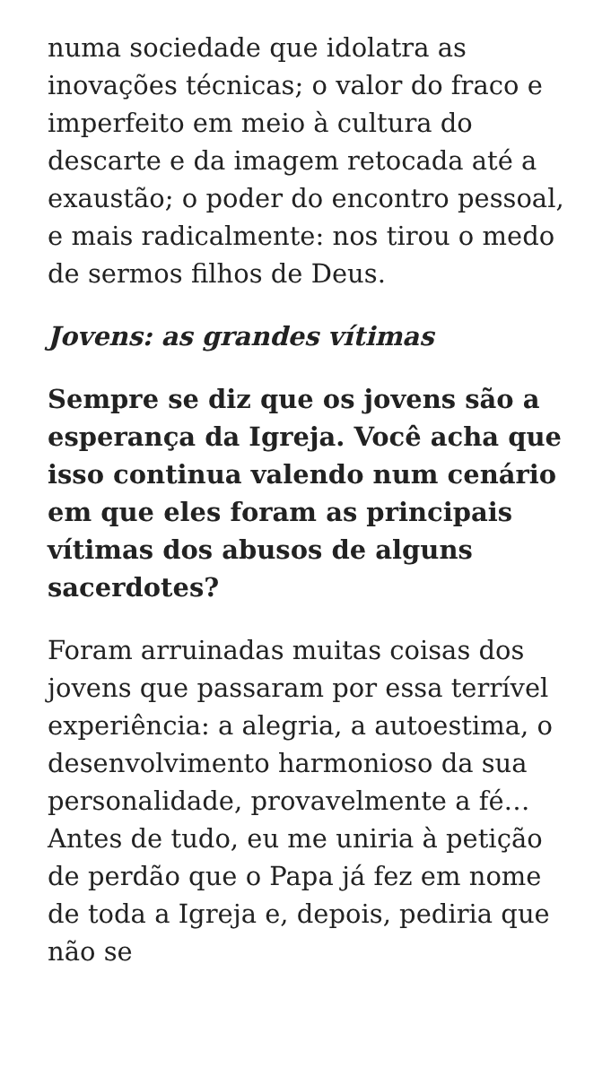numa sociedade que idolatra as inovações técnicas; o valor do fraco e imperfeito em meio à cultura do descarte e da imagem retocada até a exaustão; o poder do encontro pessoal, e mais radicalmente: nos tirou o medo de sermos filhos de Deus.
Jovens: as grandes vítimas
Sempre se diz que os jovens são a esperança da Igreja. Você acha que isso continua valendo num cenário em que eles foram as principais vítimas dos abusos de alguns sacerdotes?
Foram arruinadas muitas coisas dos jovens que passaram por essa terrível experiência: a alegria, a autoestima, o desenvolvimento harmonioso da sua personalidade, provavelmente a fé… Antes de tudo, eu me uniria à petição de perdão que o Papa já fez em nome de toda a Igreja e, depois, pediria que não se